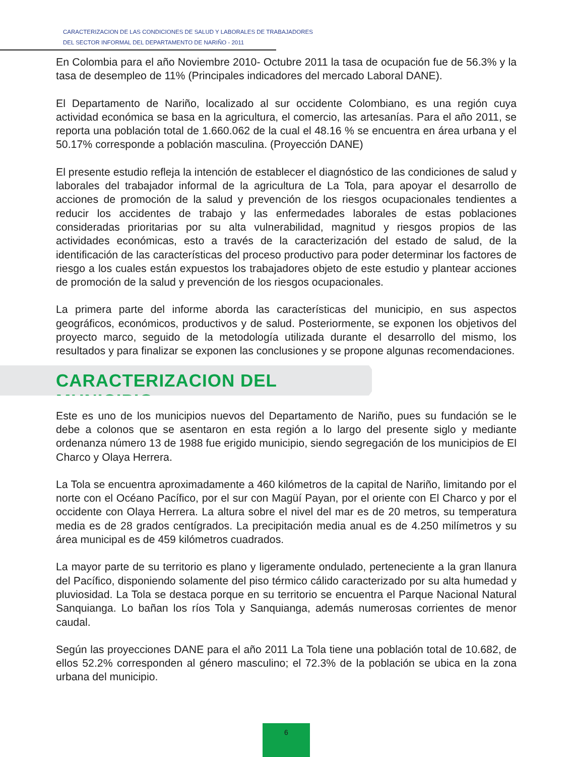CARACTERIZACION DE LAS CONDICIONES DE SALUD Y LABORALES DE TRABAJADORES
DEL SECTOR INFORMAL DEL DEPARTAMENTO DE NARIÑO - 2011
En Colombia para el año Noviembre 2010- Octubre 2011 la tasa de ocupación fue de 56.3% y la tasa de desempleo de 11% (Principales indicadores del mercado Laboral DANE).
El Departamento de Nariño, localizado al sur occidente Colombiano, es una región cuya actividad económica se basa en la agricultura, el comercio, las artesanías. Para el año 2011, se reporta una población total de 1.660.062 de la cual el 48.16 % se encuentra en área urbana y el 50.17% corresponde a población masculina. (Proyección DANE)
El presente estudio refleja la intención de establecer el diagnóstico de las condiciones de salud y laborales del trabajador informal de la agricultura de La Tola, para apoyar el desarrollo de acciones de promoción de la salud y prevención de los riesgos ocupacionales tendientes a reducir los accidentes de trabajo y las enfermedades laborales de estas poblaciones consideradas prioritarias por su alta vulnerabilidad, magnitud y riesgos propios de las actividades económicas, esto a través de la caracterización del estado de salud, de la identificación de las características del proceso productivo para poder determinar los factores de riesgo a los cuales están expuestos los trabajadores objeto de este estudio y plantear acciones de promoción de la salud y prevención de los riesgos ocupacionales.
La primera parte del informe aborda las características del municipio, en sus aspectos geográficos, económicos, productivos y de salud. Posteriormente, se exponen los objetivos del proyecto marco, seguido de la metodología utilizada durante el desarrollo del mismo, los resultados y para finalizar se exponen las conclusiones y se propone algunas recomendaciones.
CARACTERIZACION DEL MUNICIPIO
Este es uno de los municipios nuevos del Departamento de Nariño, pues su fundación se le debe a colonos que se asentaron en esta región a lo largo del presente siglo y mediante ordenanza número 13 de 1988 fue erigido municipio, siendo segregación de los municipios de El Charco y Olaya Herrera.
La Tola se encuentra aproximadamente a 460 kilómetros de la capital de Nariño, limitando por el norte con el Océano Pacífico, por el sur con Magüí Payan, por el oriente con El Charco y por el occidente con Olaya Herrera. La altura sobre el nivel del mar es de 20 metros, su temperatura media es de 28 grados centígrados. La precipitación media anual es de 4.250 milímetros y su área municipal es de 459 kilómetros cuadrados.
La mayor parte de su territorio es plano y ligeramente ondulado, perteneciente a la gran llanura del Pacífico, disponiendo solamente del piso térmico cálido caracterizado por su alta humedad y pluviosidad. La Tola se destaca porque en su territorio se encuentra el Parque Nacional Natural Sanquianga. Lo bañan los ríos Tola y Sanquianga, además numerosas corrientes de menor caudal.
Según las proyecciones DANE para el año 2011 La Tola tiene una población total de 10.682, de ellos 52.2% corresponden al género masculino; el 72.3% de la población se ubica en la zona urbana del municipio.
6